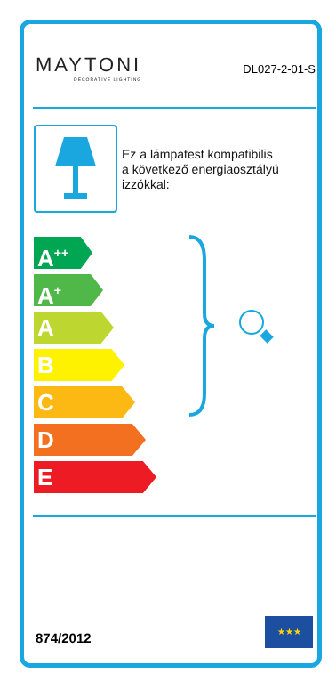MAYTONI
DECORATIVE LIGHTING
DL027-2-01-S
Ez a lámpatest kompatibilis
a következő energiaosztályú
izzókkal:
A<sup>++</sup>
A<sup>+</sup>
A
B
C
D
E
874/2012
★★★